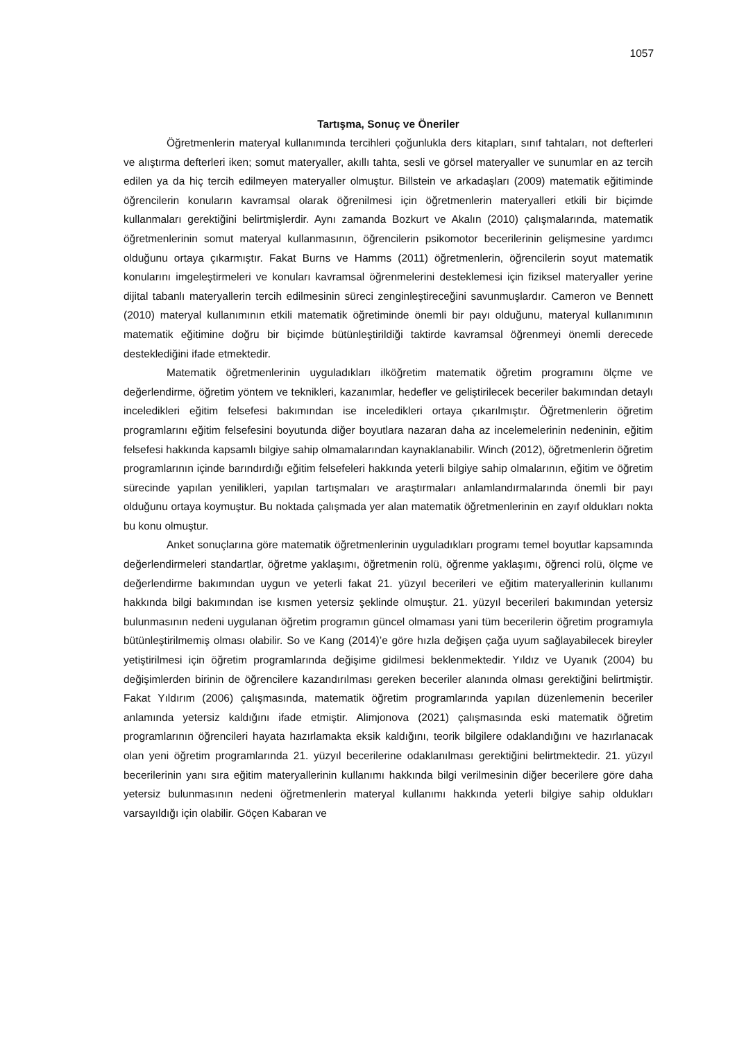1057
Tartışma, Sonuç ve Öneriler
Öğretmenlerin materyal kullanımında tercihleri çoğunlukla ders kitapları, sınıf tahtaları, not defterleri ve alıştırma defterleri iken; somut materyaller, akıllı tahta, sesli ve görsel materyaller ve sunumlar en az tercih edilen ya da hiç tercih edilmeyen materyaller olmuştur. Billstein ve arkadaşları (2009) matematik eğitiminde öğrencilerin konuların kavramsal olarak öğrenilmesi için öğretmenlerin materyalleri etkili bir biçimde kullanmaları gerektiğini belirtmişlerdir. Aynı zamanda Bozkurt ve Akalın (2010) çalışmalarında, matematik öğretmenlerinin somut materyal kullanmasının, öğrencilerin psikomotor becerilerinin gelişmesine yardımcı olduğunu ortaya çıkarmıştır. Fakat Burns ve Hamms (2011) öğretmenlerin, öğrencilerin soyut matematik konularını imgeleştirmeleri ve konuları kavramsal öğrenmelerini desteklemesi için fiziksel materyaller yerine dijital tabanlı materyallerin tercih edilmesinin süreci zenginleştireceğini savunmuşlardır. Cameron ve Bennett (2010) materyal kullanımının etkili matematik öğretiminde önemli bir payı olduğunu, materyal kullanımının matematik eğitimine doğru bir biçimde bütünleştirildiği taktirde kavramsal öğrenmeyi önemli derecede desteklediğini ifade etmektedir.
Matematik öğretmenlerinin uyguladıkları ilköğretim matematik öğretim programını ölçme ve değerlendirme, öğretim yöntem ve teknikleri, kazanımlar, hedefler ve geliştirilecek beceriler bakımından detaylı inceledikleri eğitim felsefesi bakımından ise inceledikleri ortaya çıkarılmıştır. Öğretmenlerin öğretim programlarını eğitim felsefesini boyutunda diğer boyutlara nazaran daha az incelemelerinin nedeninin, eğitim felsefesi hakkında kapsamlı bilgiye sahip olmamalarından kaynaklanabilir. Winch (2012), öğretmenlerin öğretim programlarının içinde barındırdığı eğitim felsefeleri hakkında yeterli bilgiye sahip olmalarının, eğitim ve öğretim sürecinde yapılan yenilikleri, yapılan tartışmaları ve araştırmaları anlamlandırmalarında önemli bir payı olduğunu ortaya koymuştur. Bu noktada çalışmada yer alan matematik öğretmenlerinin en zayıf oldukları nokta bu konu olmuştur.
Anket sonuçlarına göre matematik öğretmenlerinin uyguladıkları programı temel boyutlar kapsamında değerlendirmeleri standartlar, öğretme yaklaşımı, öğretmenin rolü, öğrenme yaklaşımı, öğrenci rolü, ölçme ve değerlendirme bakımından uygun ve yeterli fakat 21. yüzyıl becerileri ve eğitim materyallerinin kullanımı hakkında bilgi bakımından ise kısmen yetersiz şeklinde olmuştur. 21. yüzyıl becerileri bakımından yetersiz bulunmasının nedeni uygulanan öğretim programın güncel olmaması yani tüm becerilerin öğretim programıyla bütünleştirilmemiş olması olabilir. So ve Kang (2014)’e göre hızla değişen çağa uyum sağlayabilecek bireyler yetiştirilmesi için öğretim programlarında değişime gidilmesi beklenmektedir. Yıldız ve Uyanık (2004) bu değişimlerden birinin de öğrencilere kazandırılması gereken beceriler alanında olması gerektiğini belirtmiştir. Fakat Yıldırım (2006) çalışmasında, matematik öğretim programlarında yapılan düzenlemenin beceriler anlamında yetersiz kaldığını ifade etmiştir. Alimjonova (2021) çalışmasında eski matematik öğretim programlarının öğrencileri hayata hazırlamakta eksik kaldığını, teorik bilgilere odaklandığını ve hazırlanacak olan yeni öğretim programlarında 21. yüzyıl becerilerine odaklanılması gerektiğini belirtmektedir. 21. yüzyıl becerilerinin yanı sıra eğitim materyallerinin kullanımı hakkında bilgi verilmesinin diğer becerilere göre daha yetersiz bulunmasının nedeni öğretmenlerin materyal kullanımı hakkında yeterli bilgiye sahip oldukları varsayıldığı için olabilir. Göçen Kabaran ve